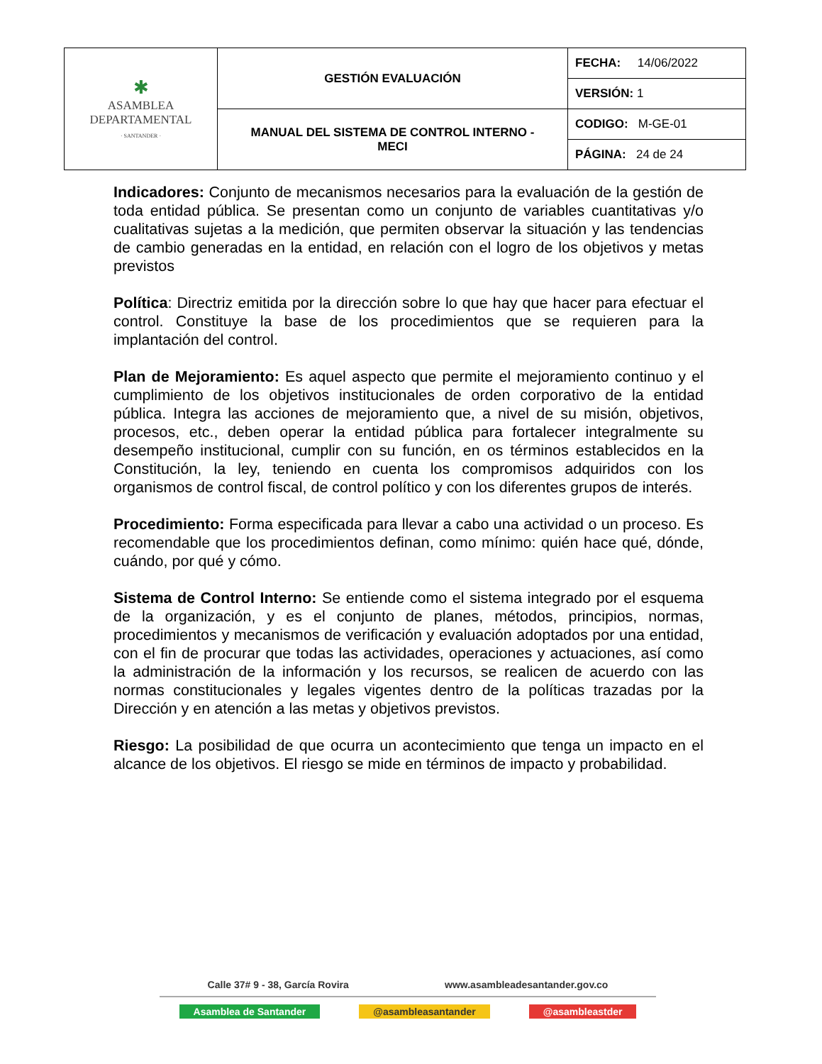| ✱ ASAMBLEA DEPARTAMENTAL · SANTANDER · | GESTIÓN EVALUACIÓN | FECHA: 14/06/2022 |
| | | VERSIÓN: 1 |
| | MANUAL DEL SISTEMA DE CONTROL INTERNO - MECI | CODIGO: M-GE-01 |
| | | PÁGINA: 24 de 24 |
Indicadores: Conjunto de mecanismos necesarios para la evaluación de la gestión de toda entidad pública. Se presentan como un conjunto de variables cuantitativas y/o cualitativas sujetas a la medición, que permiten observar la situación y las tendencias de cambio generadas en la entidad, en relación con el logro de los objetivos y metas previstos
Política: Directriz emitida por la dirección sobre lo que hay que hacer para efectuar el control. Constituye la base de los procedimientos que se requieren para la implantación del control.
Plan de Mejoramiento: Es aquel aspecto que permite el mejoramiento continuo y el cumplimiento de los objetivos institucionales de orden corporativo de la entidad pública. Integra las acciones de mejoramiento que, a nivel de su misión, objetivos, procesos, etc., deben operar la entidad pública para fortalecer integralmente su desempeño institucional, cumplir con su función, en os términos establecidos en la Constitución, la ley, teniendo en cuenta los compromisos adquiridos con los organismos de control fiscal, de control político y con los diferentes grupos de interés.
Procedimiento: Forma especificada para llevar a cabo una actividad o un proceso. Es recomendable que los procedimientos definan, como mínimo: quién hace qué, dónde, cuándo, por qué y cómo.
Sistema de Control Interno: Se entiende como el sistema integrado por el esquema de la organización, y es el conjunto de planes, métodos, principios, normas, procedimientos y mecanismos de verificación y evaluación adoptados por una entidad, con el fin de procurar que todas las actividades, operaciones y actuaciones, así como la administración de la información y los recursos, se realicen de acuerdo con las normas constitucionales y legales vigentes dentro de la políticas trazadas por la Dirección y en atención a las metas y objetivos previstos.
Riesgo: La posibilidad de que ocurra un acontecimiento que tenga un impacto en el alcance de los objetivos. El riesgo se mide en términos de impacto y probabilidad.
Calle 37# 9 - 38, García Rovira www.asambleadesantander.gov.co
Asamblea de Santander @asambleasantander @asambleastder